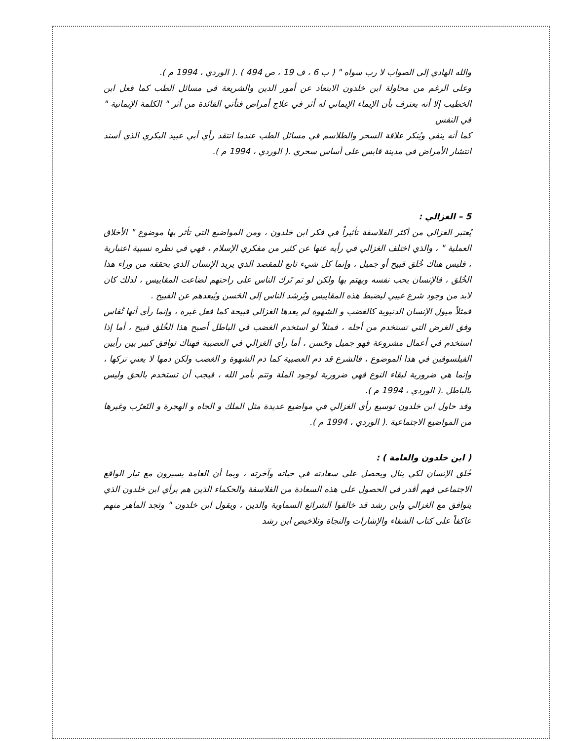والله الهادي إلى الصواب لا رب سواه " ( ب 6 ، ف 19 ، ص 494 ) .( الوردي ، 1994 م ).
وعلى الرغم من محاولة ابن خلدون الابتعاد عن أمور الدين والشريعة في مسائل الطب كما فعل ابن الخطيب إلا أنه يعترف بأن الإيماء الإيماني له أثر في علاج أمراض فتأتي الفائدة من أثر " الكلمة الإيمانية " في النفس
كما أنه ينفي ويُنكر علاقة السحر والطلاسم في مسائل الطب عندما انتقد رأي أبي عبيد البكري الذي أسند انتشار الأمراض في مدينة قابس على أساس سحري .( الوردي ، 1994 م ).
5 – الغزالي :
يُعتبر الغزالي من أكثر الفلاسفة تأثيراً في فكر ابن خلدون ، ومن المواضيع التي تأثر بها موضوع " الأخلاق العملية " ، والذي اختلف الغزالي في رأيه عنها عن كثير من مفكري الإسلام ، فهي في نظره نسبية اعتبارية ، فليس هناك خُلق قبيح أو جميل ، وإنما كل شيء تابع للمقصد الذي يريد الإنسان الذي يحققه من وراء هذا الخُلق ، فالإنسان يحب نفسه ويهتم بها ولكن لو تم تَرك الناس على راحتهم لضاعت المقاييس ، لذلك كان لابد من وجود شرع غيبي ليضبط هذه المقاييس ويُرشد الناس إلى الحَسن ويُبعدهم عن القبيح .
فمثلاً ميول الإنسان الدنيوية كالغضب و الشهوة لم يعدها الغزالي قبيحة كما فعل غيره ، وإنما رأى أنها تُقاس وفق الغرض التي تستخدم من أجله ، فمثلاً لو استخدم الغضب في الباطل أصبح هذا الخُلق قبيح ، أما إذا استخدم في أعمال مشروعة فهو جميل وحَسن ، أما رأي الغزالي في العصبية فهناك توافق كبير بين رأيين الفيلسوفين في هذا الموضوع ، فالشرع قد ذم العصبية كما ذم الشهوة و الغضب ولكن ذمها لا يعني تركها ، وإنما هي ضرورية لبقاء النوع فهي ضرورية لوجود الملة وتتم بأمر الله ، فيجب أن تستخدم بالحق وليس بالباطل .( الوردي ، 1994 م ).
وقد حاول ابن خلدون توسيع رأي الغزالي في مواضيع عديدة مثل الملك و الجاه و الهجرة و التَعرُب وغيرها من المواضيع الاجتماعية .( الوردي ، 1994 م ).
( ابن خلدون والعامة ) :
خُلق الإنسان لكي ينال ويحصل على سعادته في حياته وآخرته ، وبما أن العامة يسيرون مع تيار الواقع الاجتماعي فهم أقدر في الحصول على هذه السعادة من الفلاسفة والحكماء الذين هم برأي ابن خلدون الذي يتوافق مع الغزالي وابن رشد قد خالفوا الشرائع السماوية والدين ، ويقول ابن خلدون " وتجد الماهر منهم عاكفاً على كتاب الشفاء والإشارات والنجاة وتلاخيص ابن رشد